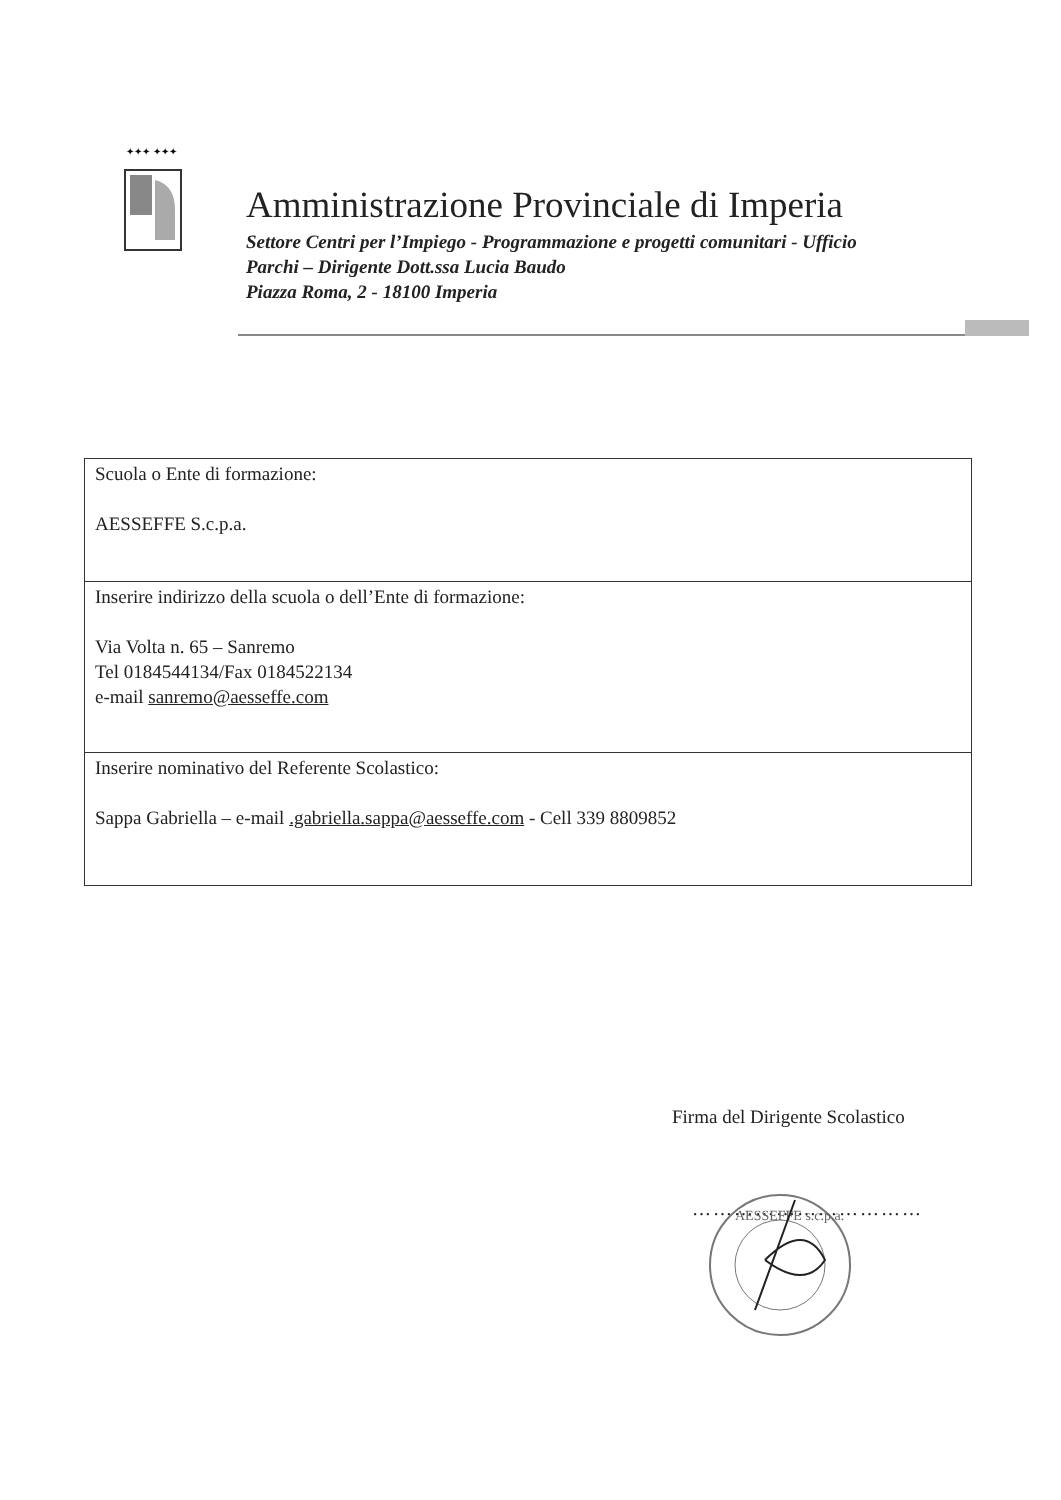✦✦✦ ✦✦✦
Amministrazione Provinciale di Imperia
Settore Centri per l’Impiego - Programmazione e progetti comunitari - Ufficio
Parchi – Dirigente Dott.ssa Lucia Baudo
Piazza Roma, 2 - 18100 Imperia
| Scuola o Ente di formazione: AESSEFFE S.c.p.a. |
| Inserire indirizzo della scuola o dell’Ente di formazione: Via Volta n. 65 – Sanremo Tel 0184544134/Fax 0184522134 e-mail sanremo@aesseffe.com |
| Inserire nominativo del Referente Scolastico: Sappa Gabriella – e-mail .gabriella.sappa@aesseffe.com - Cell 339 8809852 |
Firma del Dirigente Scolastico
……………………………
AESSEFFE s.c.p.a.